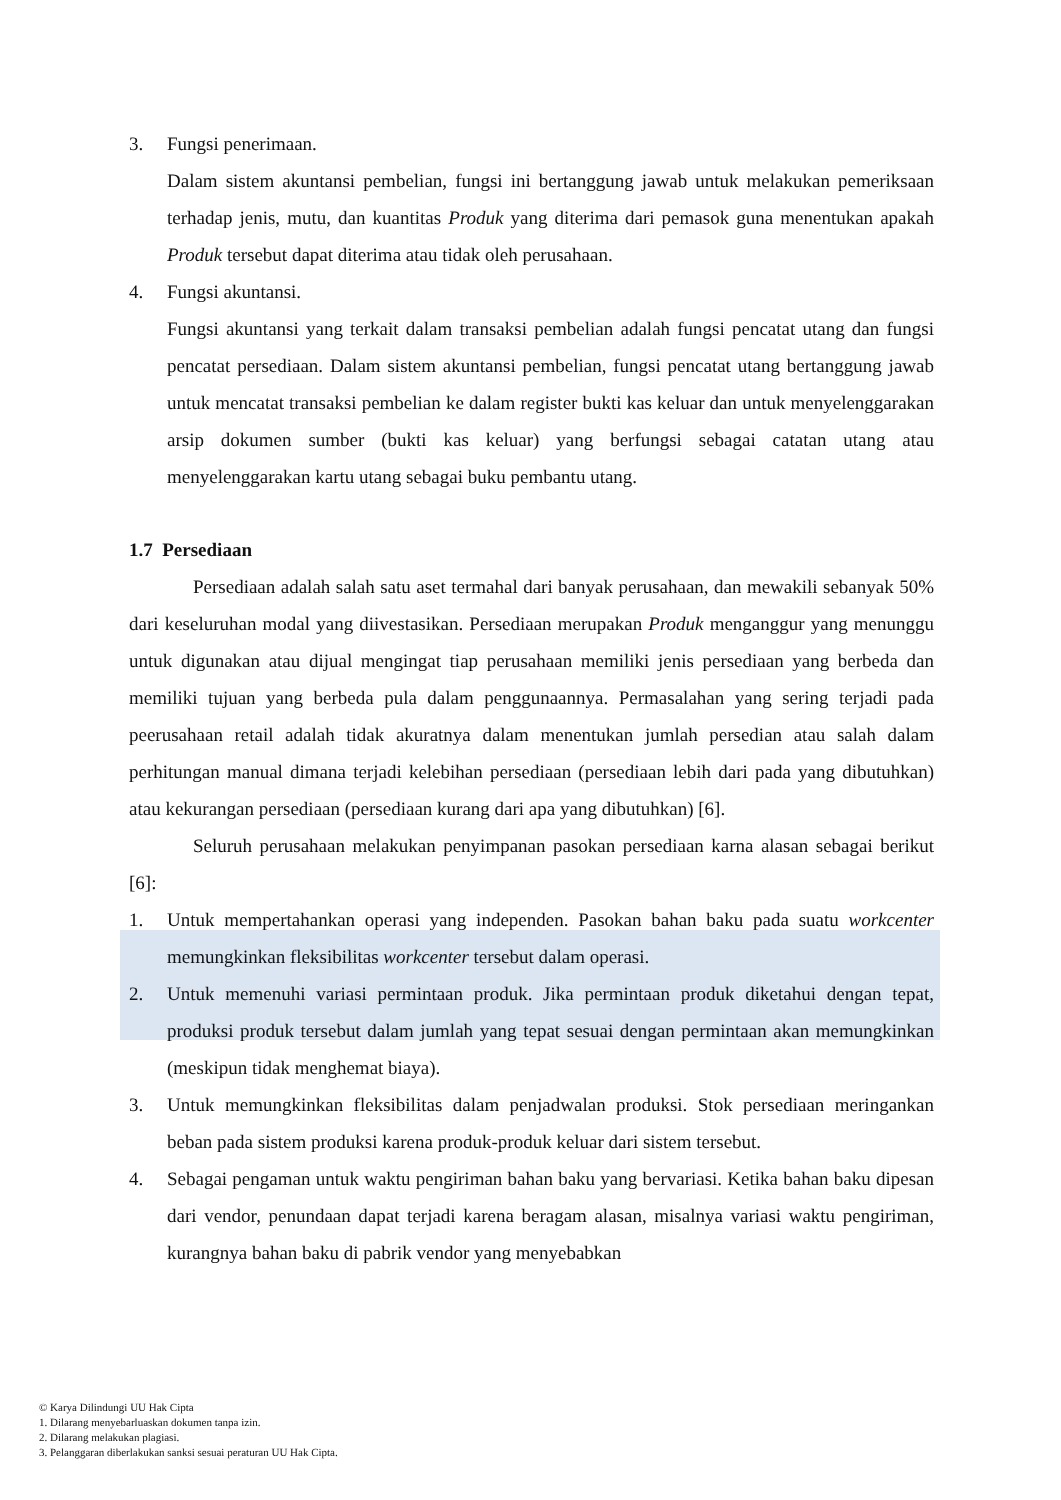3. Fungsi penerimaan.
Dalam sistem akuntansi pembelian, fungsi ini bertanggung jawab untuk melakukan pemeriksaan terhadap jenis, mutu, dan kuantitas Produk yang diterima dari pemasok guna menentukan apakah Produk tersebut dapat diterima atau tidak oleh perusahaan.
4. Fungsi akuntansi.
Fungsi akuntansi yang terkait dalam transaksi pembelian adalah fungsi pencatat utang dan fungsi pencatat persediaan. Dalam sistem akuntansi pembelian, fungsi pencatat utang bertanggung jawab untuk mencatat transaksi pembelian ke dalam register bukti kas keluar dan untuk menyelenggarakan arsip dokumen sumber (bukti kas keluar) yang berfungsi sebagai catatan utang atau menyelenggarakan kartu utang sebagai buku pembantu utang.
1.7 Persediaan
Persediaan adalah salah satu aset termahal dari banyak perusahaan, dan mewakili sebanyak 50% dari keseluruhan modal yang diivestasikan. Persediaan merupakan Produk menganggur yang menunggu untuk digunakan atau dijual mengingat tiap perusahaan memiliki jenis persediaan yang berbeda dan memiliki tujuan yang berbeda pula dalam penggunaannya. Permasalahan yang sering terjadi pada peerusahaan retail adalah tidak akuratnya dalam menentukan jumlah persedian atau salah dalam perhitungan manual dimana terjadi kelebihan persediaan (persediaan lebih dari pada yang dibutuhkan) atau kekurangan persediaan (persediaan kurang dari apa yang dibutuhkan) [6].
Seluruh perusahaan melakukan penyimpanan pasokan persediaan karna alasan sebagai berikut [6]:
1. Untuk mempertahankan operasi yang independen. Pasokan bahan baku pada suatu workcenter memungkinkan fleksibilitas workcenter tersebut dalam operasi.
2. Untuk memenuhi variasi permintaan produk. Jika permintaan produk diketahui dengan tepat, produksi produk tersebut dalam jumlah yang tepat sesuai dengan permintaan akan memungkinkan (meskipun tidak menghemat biaya).
3. Untuk memungkinkan fleksibilitas dalam penjadwalan produksi. Stok persediaan meringankan beban pada sistem produksi karena produk-produk keluar dari sistem tersebut.
4. Sebagai pengaman untuk waktu pengiriman bahan baku yang bervariasi. Ketika bahan baku dipesan dari vendor, penundaan dapat terjadi karena beragam alasan, misalnya variasi waktu pengiriman, kurangnya bahan baku di pabrik vendor yang menyebabkan
© Karya Dilindungi UU Hak Cipta
1. Dilarang menyebarluaskan dokumen tanpa izin.
2. Dilarang melakukan plagiasi.
3. Pelanggaran diberlakukan sanksi sesuai peraturan UU Hak Cipta.